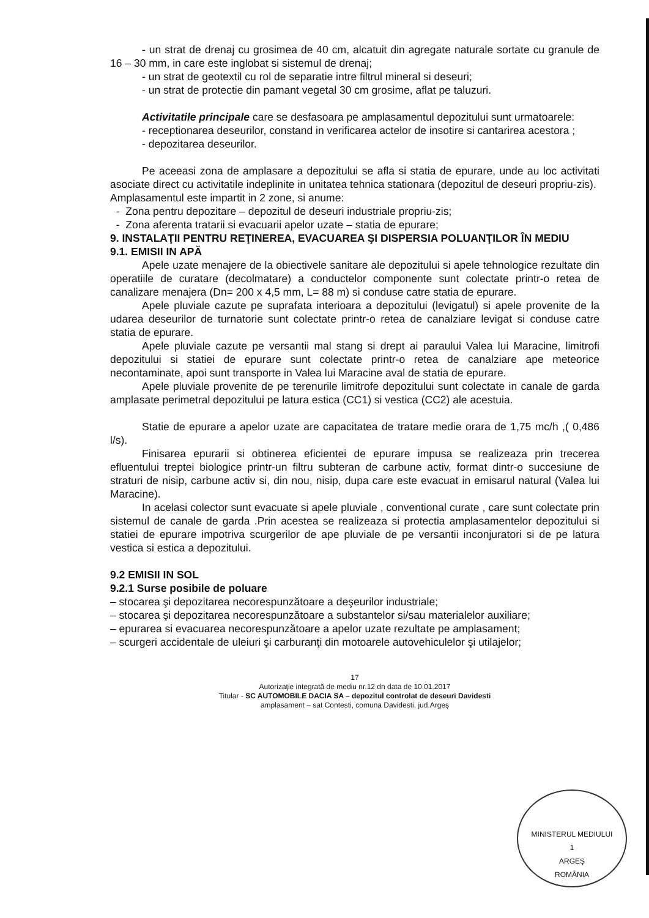- un strat de drenaj cu grosimea de 40 cm, alcatuit din agregate naturale sortate cu granule de 16 – 30 mm, in care este inglobat si sistemul de drenaj;
- un strat de geotextil cu rol de separatie intre filtrul mineral si deseuri;
- un strat de protectie din pamant vegetal 30 cm grosime, aflat pe taluzuri.
Activitatile principale care se desfasoara pe amplasamentul depozitului sunt urmatoarele:
- receptionarea deseurilor, constand in verificarea actelor de insotire si cantarirea acestora ;
- depozitarea deseurilor.
Pe aceeasi zona de amplasare a depozitului se afla si statia de epurare, unde au loc activitati asociate direct cu activitatile indeplinite in unitatea tehnica stationara (depozitul de deseuri propriu-zis).
Amplasamentul este impartit in 2 zone, si anume:
- Zona pentru depozitare – depozitul de deseuri industriale propriu-zis;
- Zona aferenta tratarii si evacuarii apelor uzate – statia de epurare;
9. INSTALAŢII PENTRU REŢINEREA, EVACUAREA ŞI DISPERSIA POLUANŢILOR ÎN MEDIU
9.1. EMISII IN APĂ
Apele uzate menajere de la obiectivele sanitare ale depozitului si apele tehnologice rezultate din operatiile de curatare (decolmatare) a conductelor componente sunt colectate printr-o retea de canalizare menajera (Dn= 200 x 4,5 mm, L= 88 m) si conduse catre statia de epurare.
Apele pluviale cazute pe suprafata interioara a depozitului (levigatul) si apele provenite de la udarea deseurilor de turnatorie sunt colectate printr-o retea de canalziare levigat si conduse catre statia de epurare.
Apele pluviale cazute pe versantii mal stang si drept ai paraului Valea lui Maracine, limitrofi depozitului si statiei de epurare sunt colectate printr-o retea de canalziare ape meteorice necontaminate, apoi sunt transporte in Valea lui Maracine aval de statia de epurare.
Apele pluviale provenite de pe terenurile limitrofe depozitului sunt colectate in canale de garda amplasate perimetral depozitului pe latura estica (CC1) si vestica (CC2) ale acestuia.
Statie de epurare a apelor uzate are capacitatea de tratare medie orara de 1,75 mc/h ,( 0,486 l/s).
Finisarea epurarii si obtinerea eficientei de epurare impusa se realizeaza prin trecerea efluentului treptei biologice printr-un filtru subteran de carbune activ, format dintr-o succesiune de straturi de nisip, carbune activ si, din nou, nisip, dupa care este evacuat in emisarul natural (Valea lui Maracine).
In acelasi colector sunt evacuate si apele pluviale , conventional curate , care sunt colectate prin sistemul de canale de garda .Prin acestea se realizeaza si protectia amplasamentelor depozitului si statiei de epurare impotriva scurgerilor de ape pluviale de pe versantii inconjuratori si de pe latura vestica si estica a depozitului.
9.2 EMISII IN SOL
9.2.1 Surse posibile de poluare
– stocarea şi depozitarea necorespunzătoare a deşeurilor industriale;
– stocarea şi depozitarea necorespunzătoare a substantelor si/sau materialelor auxiliare;
– epurarea si evacuarea necorespunzătoare a apelor uzate rezultate pe amplasament;
– scurgeri accidentale de uleiuri şi carburanţi din motoarele autovehiculelor şi utilajelor;
17
Autorizaţie integrată de mediu nr.12 dn data de 10.01.2017
Titular - SC AUTOMOBILE DACIA SA – depozitul controlat de deseuri Davidesti
amplasament – sat Contesti, comuna Davidesti, jud.Argeş
MINISTERUL MEDIULUI
1
ARGEŞ
ROMÂNIA